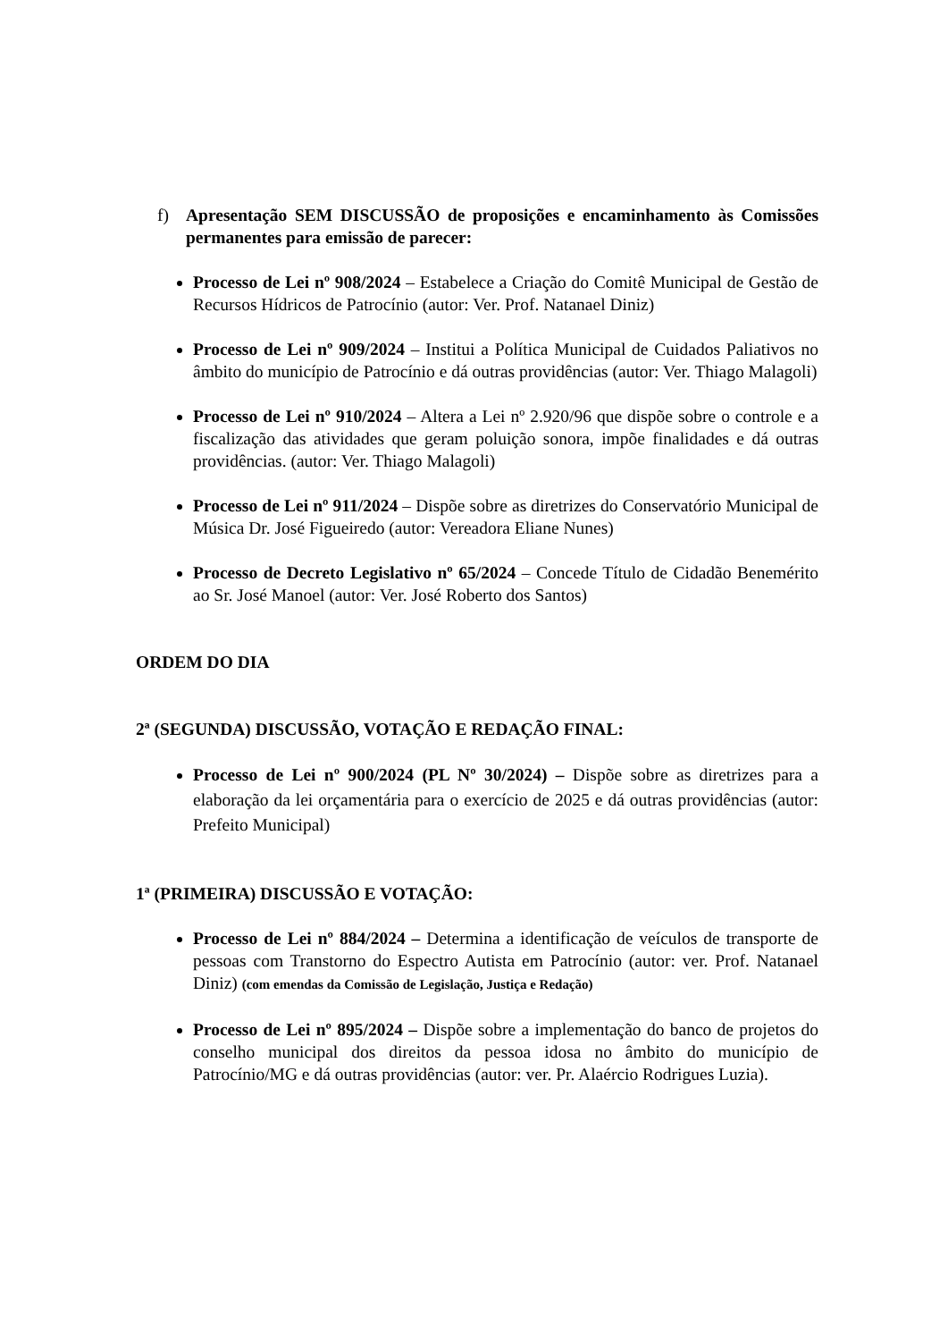f) Apresentação SEM DISCUSSÃO de proposições e encaminhamento às Comissões permanentes para emissão de parecer:
Processo de Lei nº 908/2024 – Estabelece a Criação do Comitê Municipal de Gestão de Recursos Hídricos de Patrocínio (autor: Ver. Prof. Natanael Diniz)
Processo de Lei nº 909/2024 – Institui a Política Municipal de Cuidados Paliativos no âmbito do município de Patrocínio e dá outras providências (autor: Ver. Thiago Malagoli)
Processo de Lei nº 910/2024 – Altera a Lei nº 2.920/96 que dispõe sobre o controle e a fiscalização das atividades que geram poluição sonora, impõe finalidades e dá outras providências. (autor: Ver. Thiago Malagoli)
Processo de Lei nº 911/2024 – Dispõe sobre as diretrizes do Conservatório Municipal de Música Dr. José Figueiredo (autor: Vereadora Eliane Nunes)
Processo de Decreto Legislativo nº 65/2024 – Concede Título de Cidadão Benemérito ao Sr. José Manoel (autor: Ver. José Roberto dos Santos)
ORDEM DO DIA
2ª (SEGUNDA) DISCUSSÃO, VOTAÇÃO E REDAÇÃO FINAL:
Processo de Lei nº 900/2024 (PL Nº 30/2024) – Dispõe sobre as diretrizes para a elaboração da lei orçamentária para o exercício de 2025 e dá outras providências (autor: Prefeito Municipal)
1ª (PRIMEIRA) DISCUSSÃO E VOTAÇÃO:
Processo de Lei nº 884/2024 – Determina a identificação de veículos de transporte de pessoas com Transtorno do Espectro Autista em Patrocínio (autor: ver. Prof. Natanael Diniz) (com emendas da Comissão de Legislação, Justiça e Redação)
Processo de Lei nº 895/2024 – Dispõe sobre a implementação do banco de projetos do conselho municipal dos direitos da pessoa idosa no âmbito do município de Patrocínio/MG e dá outras providências (autor: ver. Pr. Alaércio Rodrigues Luzia).